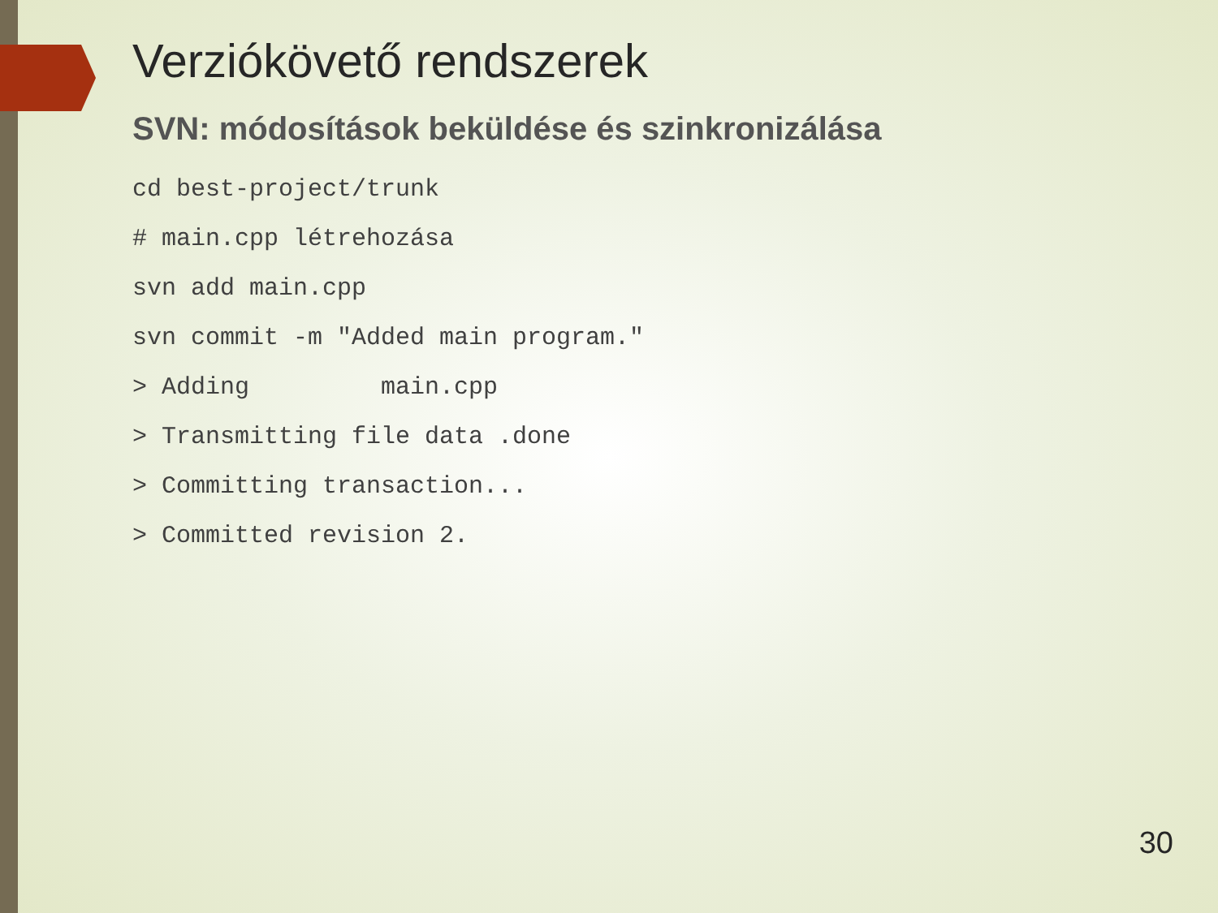Verziókövető rendszerek
SVN: módosítások beküldése és szinkronizálása
cd best-project/trunk
# main.cpp létrehozása
svn add main.cpp
svn commit -m "Added main program."
> Adding         main.cpp
> Transmitting file data .done
> Committing transaction...
> Committed revision 2.
30